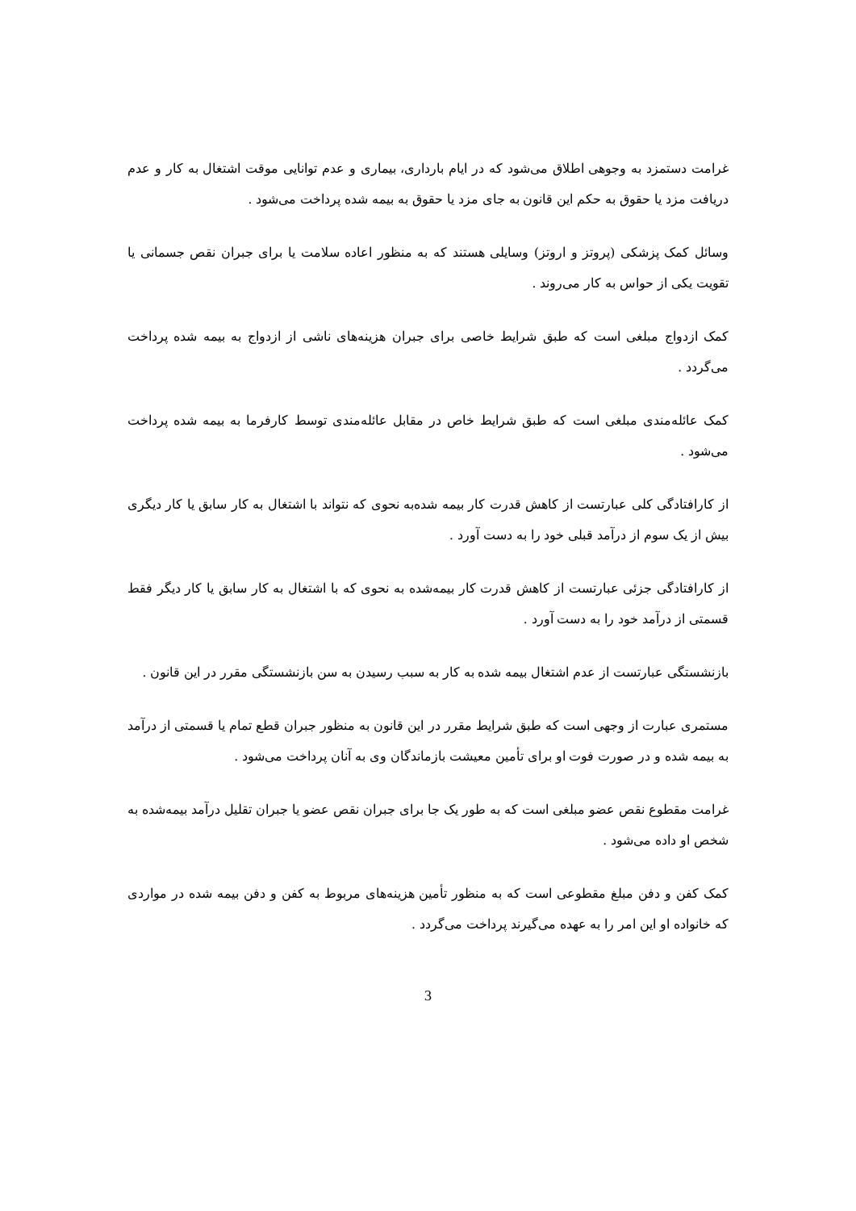غرامت دستمزد به وجوهی اطلاق می‌شود که در ایام بارداری، بیماری و عدم توانایی موقت اشتغال به کار و عدم دریافت مزد یا حقوق به حکم این قانون به جای مزد یا حقوق به بیمه شده پرداخت می‌شود .
وسائل کمک پزشکی (پروتز و اروتز) وسایلی هستند که به منظور اعاده سلامت یا برای جبران نقص جسمانی یا تقویت یکی از حواس به کار می‌روند .
کمک ازدواج مبلغی است که طبق شرایط خاصی برای جبران هزینه‌های ناشی از ازدواج به بیمه شده پرداخت می‌گردد .
کمک عائله‌مندی مبلغی است که طبق شرایط خاص در مقابل عائله‌مندی توسط کارفرما به بیمه شده پرداخت می‌شود .
از کارافتادگی کلی عبارتست از کاهش قدرت کار بیمه شده‌به نحوی که نتواند با اشتغال به کار سابق یا کار دیگری بیش از یک سوم از درآمد قبلی خود را به دست آورد .
از کارافتادگی جزئی عبارتست از کاهش قدرت کار بیمه‌شده به نحوی که با اشتغال به کار سابق یا کار دیگر فقط قسمتی از درآمد خود را به دست آورد .
بازنشستگی عبارتست از عدم اشتغال بیمه شده به کار به سبب رسیدن به سن بازنشستگی مقرر در این قانون .
مستمری عبارت از وجهی است که طبق شرایط مقرر در این قانون به منظور جبران قطع تمام یا قسمتی از درآمد به بیمه شده و در صورت فوت او برای تأمین معیشت بازماندگان وی به آنان پرداخت می‌شود .
غرامت مقطوع نقص عضو مبلغی است که به طور یک جا برای جبران نقص عضو یا جبران تقلیل درآمد بیمه‌شده به شخص او داده می‌شود .
کمک کفن و دفن مبلغ مقطوعی است که به منظور تأمین هزینه‌های مربوط به کفن و دفن بیمه شده در مواردی که خانواده او این امر را به عهده می‌گیرند پرداخت می‌گردد .
3